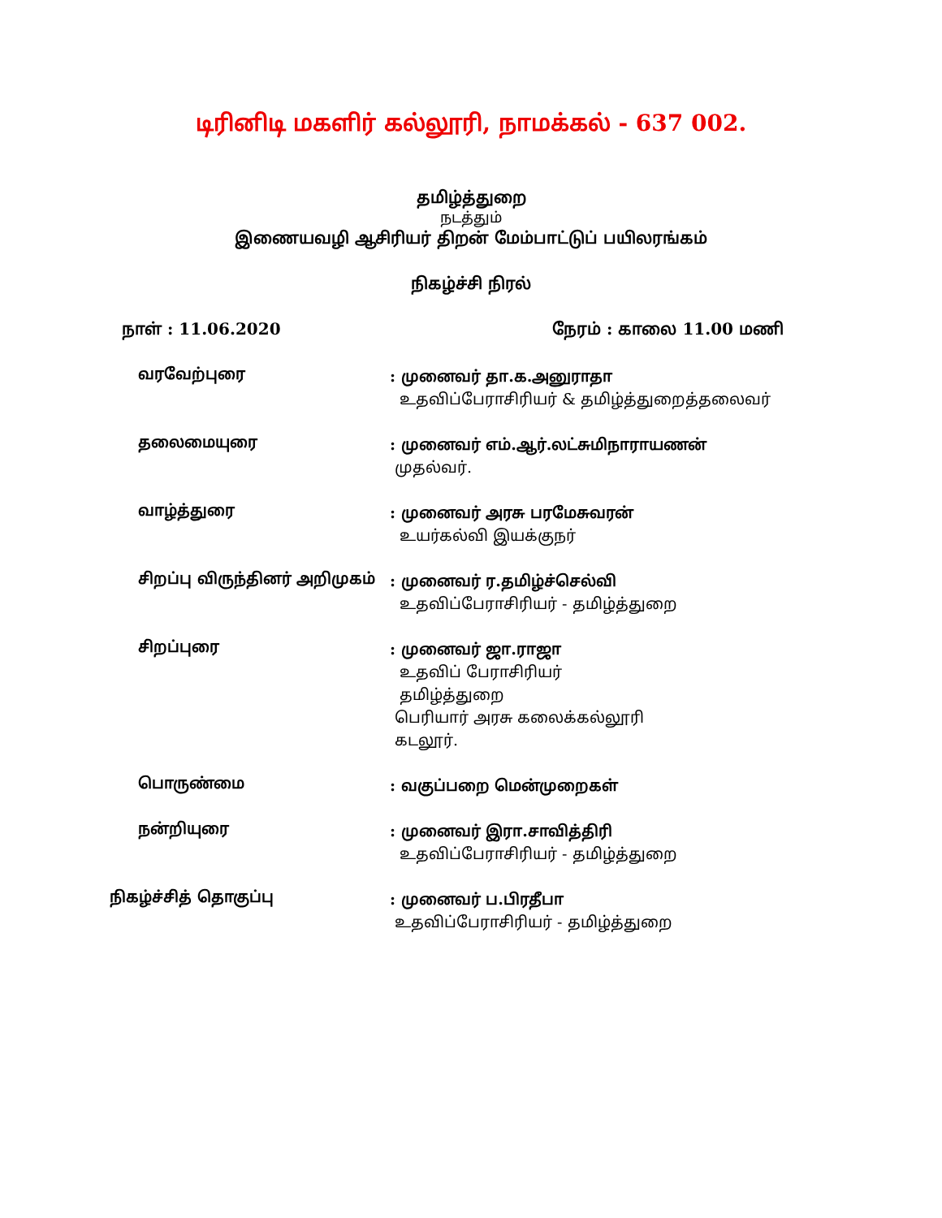டிரினிடி மகளிர் கல்லூரி, நாமக்கல் - 637 002.
தமிழ்த்துறை
நடத்தும்
இணையவழி ஆசிரியர் திறன் மேம்பாட்டுப் பயிலரங்கம்
நிகழ்ச்சி நிரல்
நாள் : 11.06.2020 நேரம் : காலை 11.00 மணி
வரவேற்புரை
: முனைவர் தா.க.அனுராதா
உதவிப்பேராசிரியர் & தமிழ்த்துறைத்தலைவர்
தலைமையுரை
: முனைவர் எம்.ஆர்.லட்சுமிநாராயணன்
முதல்வர்.
வாழ்த்துரை
: முனைவர் அரசு பரமேசுவரன்
உயர்கல்வி இயக்குநர்
சிறப்பு விருந்தினர் அறிமுகம்
: முனைவர் ர.தமிழ்ச்செல்வி
உதவிப்பேராசிரியர் - தமிழ்த்துறை
சிறப்புரை
: முனைவர் ஜா.ராஜா
உதவிப் பேராசிரியர்
தமிழ்த்துறை
பெரியார் அரசு கலைக்கல்லூரி
கடலூர்.
பொருண்மை
: வகுப்பறை மென்முறைகள்
நன்றியுரை
: முனைவர் இரா.சாவித்திரி
உதவிப்பேராசிரியர் - தமிழ்த்துறை
நிகழ்ச்சித் தொகுப்பு
: முனைவர் ப.பிரதீபா
உதவிப்பேராசிரியர் - தமிழ்த்துறை